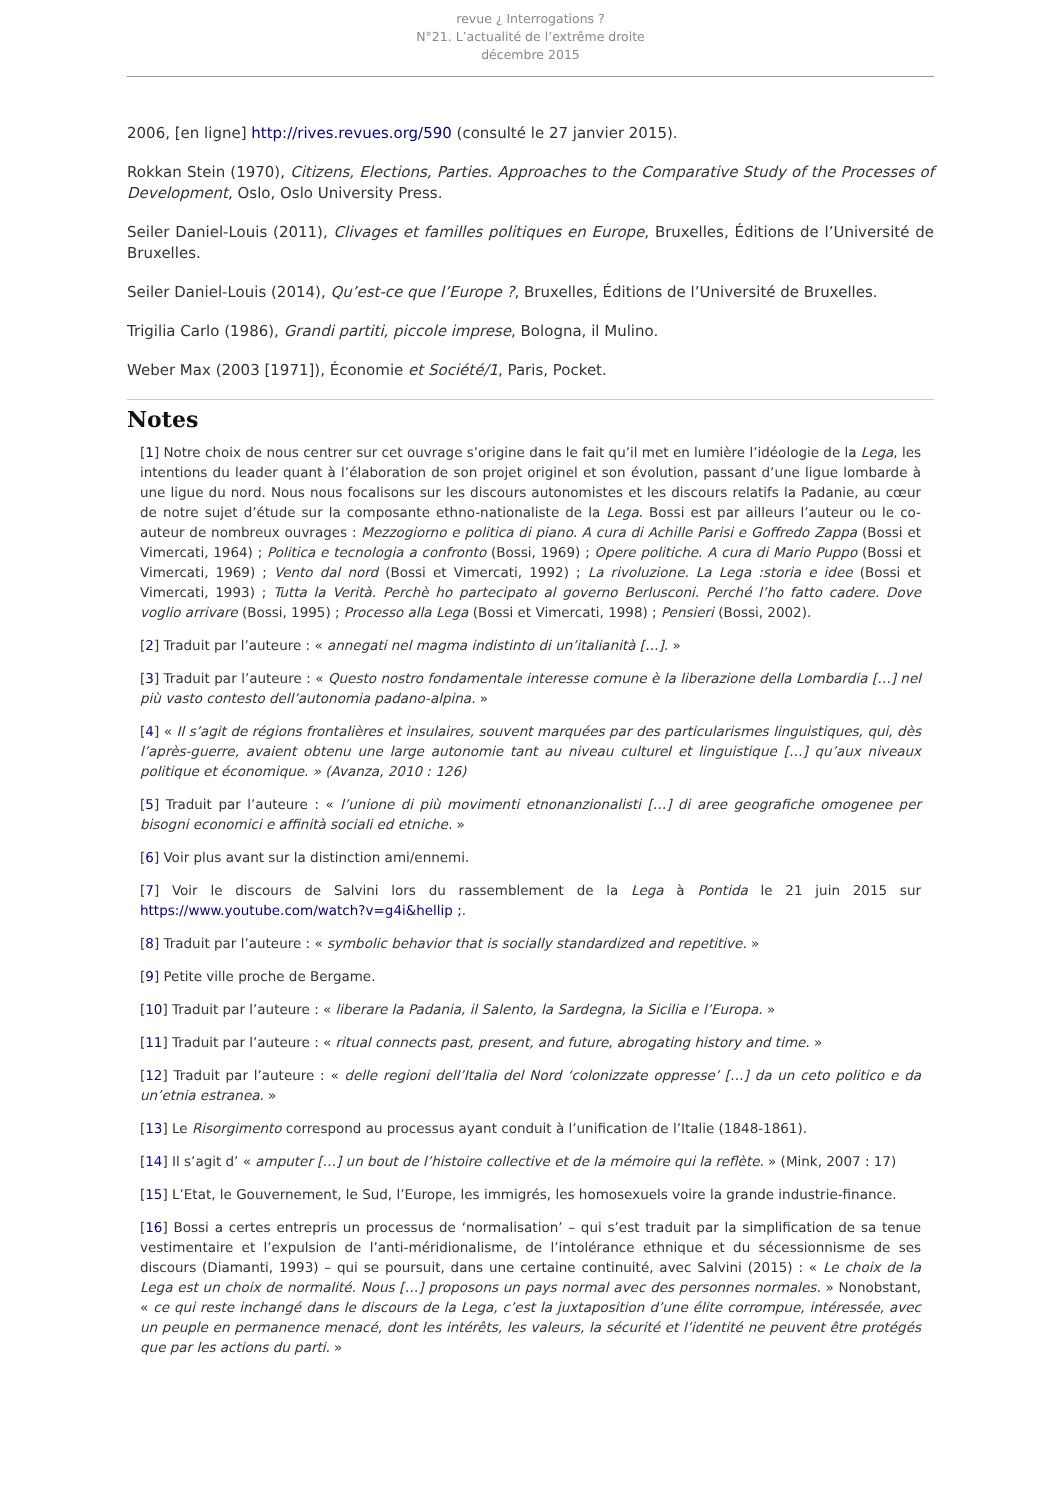revue ¿ Interrogations ?
N°21. L’actualité de l’extrême droite
décembre 2015
2006, [en ligne] http://rives.revues.org/590 (consulté le 27 janvier 2015).
Rokkan Stein (1970), Citizens, Elections, Parties. Approaches to the Comparative Study of the Processes of Development, Oslo, Oslo University Press.
Seiler Daniel-Louis (2011), Clivages et familles politiques en Europe, Bruxelles, Éditions de l’Université de Bruxelles.
Seiler Daniel-Louis (2014), Qu’est-ce que l’Europe ?, Bruxelles, Éditions de l’Université de Bruxelles.
Trigilia Carlo (1986), Grandi partiti, piccole imprese, Bologna, il Mulino.
Weber Max (2003 [1971]), Économie et Société/1, Paris, Pocket.
Notes
[1] Notre choix de nous centrer sur cet ouvrage s’origine dans le fait qu’il met en lumière l’idéologie de la Lega, les intentions du leader quant à l’élaboration de son projet originel et son évolution, passant d’une ligue lombarde à une ligue du nord. Nous nous focalisons sur les discours autonomistes et les discours relatifs la Padanie, au cœur de notre sujet d’étude sur la composante ethno-nationaliste de la Lega. Bossi est par ailleurs l’auteur ou le co-auteur de nombreux ouvrages : Mezzogiorno e politica di piano. A cura di Achille Parisi e Goffredo Zappa (Bossi et Vimercati, 1964) ; Politica e tecnologia a confronto (Bossi, 1969) ; Opere politiche. A cura di Mario Puppo (Bossi et Vimercati, 1969) ; Vento dal nord (Bossi et Vimercati, 1992) ; La rivoluzione. La Lega :storia e idee (Bossi et Vimercati, 1993) ; Tutta la Verità. Perchè ho partecipato al governo Berlusconi. Perché l’ho fatto cadere. Dove voglio arrivare (Bossi, 1995) ; Processo alla Lega (Bossi et Vimercati, 1998) ; Pensieri (Bossi, 2002).
[2] Traduit par l’auteure : « annegati nel magma indistinto di un’italianità […]. »
[3] Traduit par l’auteure : « Questo nostro fondamentale interesse comune è la liberazione della Lombardia […] nel più vasto contesto dell’autonomia padano-alpina. »
[4] « Il s’agit de régions frontalières et insulaires, souvent marquées par des particularismes linguistiques, qui, dès l’après-guerre, avaient obtenu une large autonomie tant au niveau culturel et linguistique […] qu’aux niveaux politique et économique. » (Avanza, 2010 : 126)
[5] Traduit par l’auteure : « l’unione di più movimenti etnonanzionalisti […] di aree geografiche omogenee per bisogni economici e affinità sociali ed etniche. »
[6] Voir plus avant sur la distinction ami/ennemi.
[7] Voir le discours de Salvini lors du rassemblement de la Lega à Pontida le 21 juin 2015 sur https://www.youtube.com/watch?v=g4i&hellip ;.
[8] Traduit par l’auteure : « symbolic behavior that is socially standardized and repetitive. »
[9] Petite ville proche de Bergame.
[10] Traduit par l’auteure : « liberare la Padania, il Salento, la Sardegna, la Sicilia e l’Europa. »
[11] Traduit par l’auteure : « ritual connects past, present, and future, abrogating history and time. »
[12] Traduit par l’auteure : « delle regioni dell’Italia del Nord ‘colonizzate oppresse’ […] da un ceto politico e da un’etnia estranea. »
[13] Le Risorgimento correspond au processus ayant conduit à l’unification de l’Italie (1848-1861).
[14] Il s’agit d’ « amputer […] un bout de l’histoire collective et de la mémoire qui la reflète. » (Mink, 2007 : 17)
[15] L’Etat, le Gouvernement, le Sud, l’Europe, les immigrés, les homosexuels voire la grande industrie-finance.
[16] Bossi a certes entrepris un processus de ‘normalisation’ – qui s’est traduit par la simplification de sa tenue vestimentaire et l’expulsion de l’anti-méridionalisme, de l’intolérance ethnique et du sécessionnisme de ses discours (Diamanti, 1993) – qui se poursuit, dans une certaine continuité, avec Salvini (2015) : « Le choix de la Lega est un choix de normalité. Nous […] proposons un pays normal avec des personnes normales. » Nonobstant, « ce qui reste inchangé dans le discours de la Lega, c’est la juxtaposition d’une élite corrompue, intéressée, avec un peuple en permanence menacé, dont les intérêts, les valeurs, la sécurité et l’identité ne peuvent être protégés que par les actions du parti. »